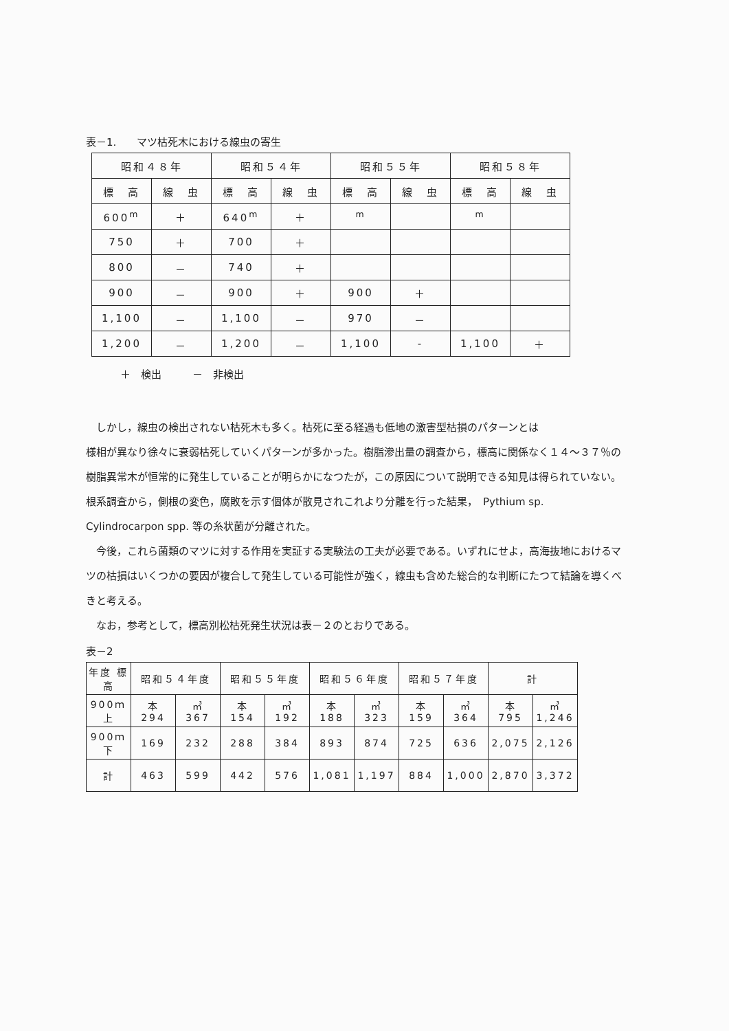表－1.　　マツ枯死木における線虫の寄生
| 昭和４８年 | | 昭和５４年 | | 昭和５５年 | | 昭和５８年 | |
| --- | --- | --- | --- | --- | --- | --- | --- |
| 標 高 | 線 虫 | 標 高 | 線 虫 | 標 高 | 線 虫 | 標 高 | 線 虫 |
| 600<sup>m</sup> | ＋ | 640<sup>m</sup> | ＋ | <sup>m</sup> | | <sup>m</sup> | |
| 750 | ＋ | 700 | ＋ | | | | |
| 800 | － | 740 | ＋ | | | | |
| 900 | － | 900 | ＋ | 900 | ＋ | | |
| 1,100 | － | 1,100 | － | 970 | － | | |
| 1,200 | － | 1,200 | － | 1,100 | - | 1,100 | ＋ |
＋　検出　　　－　非検出
しかし，線虫の検出されない枯死木も多く。枯死に至る経過も低地の激害型枯損のパターンとは
様相が異なり徐々に衰弱枯死していくパターンが多かった。樹脂滲出量の調査から，標高に関係なく１４～３７％の樹脂異常木が恒常的に発生していることが明らかになつたが，この原因について説明できる知見は得られていない。根系調査から，側根の変色，腐敗を示す個体が散見されこれより分離を行った結果，　Pythium sp. Cylindrocarpon spp. 等の糸状菌が分離された。
今後，これら菌類のマツに対する作用を実証する実験法の工夫が必要である。いずれにせよ，高海抜地におけるマツの枯損はいくつかの要因が複合して発生している可能性が強く，線虫も含めた総合的な判断にたつて結論を導くべきと考える。
なお，参考として，標高別松枯死発生状況は表－２のとおりである。
表－2
| 年度 標高 | 昭和５４年度 | | 昭和５５年度 | | 昭和５６年度 | | 昭和５７年度 | | 計 | |
| --- | --- | --- | --- | --- | --- | --- | --- | --- | --- | --- |
| 900ｍ上 | 本 294 | ㎥ 367 | 本 154 | ㎥ 192 | 本 188 | ㎥ 323 | 本 159 | ㎥ 364 | 本 795 | ㎥ 1,246 |
| 900ｍ下 | 169 | 232 | 288 | 384 | 893 | 874 | 725 | 636 | 2,075 | 2,126 |
| 計 | 463 | 599 | 442 | 576 | 1,081 | 1,197 | 884 | 1,000 | 2,870 | 3,372 |